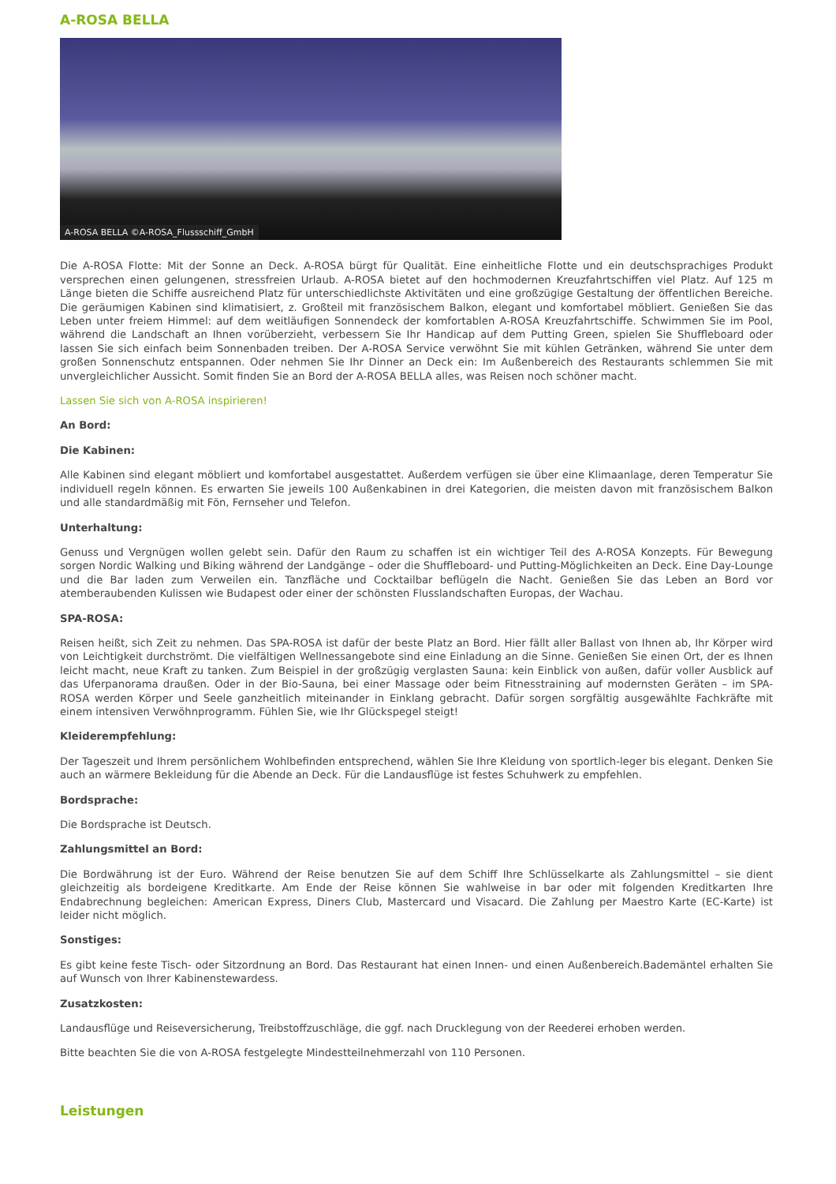A-ROSA BELLA
A-ROSA BELLA ©A-ROSA_Flussschiff_GmbH
Die A-ROSA Flotte: Mit der Sonne an Deck. A-ROSA bürgt für Qualität. Eine einheitliche Flotte und ein deutschsprachiges Produkt versprechen einen gelungenen, stressfreien Urlaub. A-ROSA bietet auf den hochmodernen Kreuzfahrtschiffen viel Platz. Auf 125 m Länge bieten die Schiffe ausreichend Platz für unterschiedlichste Aktivitäten und eine großzügige Gestaltung der öffentlichen Bereiche. Die geräumigen Kabinen sind klimatisiert, z. Großteil mit französischem Balkon, elegant und komfortabel möbliert. Genießen Sie das Leben unter freiem Himmel: auf dem weitläufigen Sonnendeck der komfortablen A-ROSA Kreuzfahrtschiffe. Schwimmen Sie im Pool, während die Landschaft an Ihnen vorüberzieht, verbessern Sie Ihr Handicap auf dem Putting Green, spielen Sie Shuffleboard oder lassen Sie sich einfach beim Sonnenbaden treiben. Der A-ROSA Service verwöhnt Sie mit kühlen Getränken, während Sie unter dem großen Sonnenschutz entspannen. Oder nehmen Sie Ihr Dinner an Deck ein: Im Außenbereich des Restaurants schlemmen Sie mit unvergleichlicher Aussicht. Somit finden Sie an Bord der A-ROSA BELLA alles, was Reisen noch schöner macht.
Lassen Sie sich von A-ROSA inspirieren!
An Bord:
Die Kabinen:
Alle Kabinen sind elegant möbliert und komfortabel ausgestattet. Außerdem verfügen sie über eine Klimaanlage, deren Temperatur Sie individuell regeln können. Es erwarten Sie jeweils 100 Außenkabinen in drei Kategorien, die meisten davon mit französischem Balkon und alle standardmäßig mit Fön, Fernseher und Telefon.
Unterhaltung:
Genuss und Vergnügen wollen gelebt sein. Dafür den Raum zu schaffen ist ein wichtiger Teil des A-ROSA Konzepts. Für Bewegung sorgen Nordic Walking und Biking während der Landgänge – oder die Shuffleboard- und Putting-Möglichkeiten an Deck. Eine Day-Lounge und die Bar laden zum Verweilen ein. Tanzfläche und Cocktailbar beflügeln die Nacht. Genießen Sie das Leben an Bord vor atemberaubenden Kulissen wie Budapest oder einer der schönsten Flusslandschaften Europas, der Wachau.
SPA-ROSA:
Reisen heißt, sich Zeit zu nehmen. Das SPA-ROSA ist dafür der beste Platz an Bord. Hier fällt aller Ballast von Ihnen ab, Ihr Körper wird von Leichtigkeit durchströmt. Die vielfältigen Wellnessangebote sind eine Einladung an die Sinne. Genießen Sie einen Ort, der es Ihnen leicht macht, neue Kraft zu tanken. Zum Beispiel in der großzügig verglasten Sauna: kein Einblick von außen, dafür voller Ausblick auf das Uferpanorama draußen. Oder in der Bio-Sauna, bei einer Massage oder beim Fitnesstraining auf modernsten Geräten – im SPA-ROSA werden Körper und Seele ganzheitlich miteinander in Einklang gebracht. Dafür sorgen sorgfältig ausgewählte Fachkräfte mit einem intensiven Verwöhnprogramm. Fühlen Sie, wie Ihr Glückspegel steigt!
Kleiderempfehlung:
Der Tageszeit und Ihrem persönlichem Wohlbefinden entsprechend, wählen Sie Ihre Kleidung von sportlich-leger bis elegant. Denken Sie auch an wärmere Bekleidung für die Abende an Deck. Für die Landausflüge ist festes Schuhwerk zu empfehlen.
Bordsprache:
Die Bordsprache ist Deutsch.
Zahlungsmittel an Bord:
Die Bordwährung ist der Euro. Während der Reise benutzen Sie auf dem Schiff Ihre Schlüsselkarte als Zahlungsmittel – sie dient gleichzeitig als bordeigene Kreditkarte. Am Ende der Reise können Sie wahlweise in bar oder mit folgenden Kreditkarten Ihre Endabrechnung begleichen: American Express, Diners Club, Mastercard und Visacard. Die Zahlung per Maestro Karte (EC-Karte) ist leider nicht möglich.
Sonstiges:
Es gibt keine feste Tisch- oder Sitzordnung an Bord. Das Restaurant hat einen Innen- und einen Außenbereich.Bademäntel erhalten Sie auf Wunsch von Ihrer Kabinenstewardess.
Zusatzkosten:
Landausflüge und Reiseversicherung, Treibstoffzuschläge, die ggf. nach Drucklegung von der Reederei erhoben werden.
Bitte beachten Sie die von A-ROSA festgelegte Mindestteilnehmerzahl von 110 Personen.
Leistungen